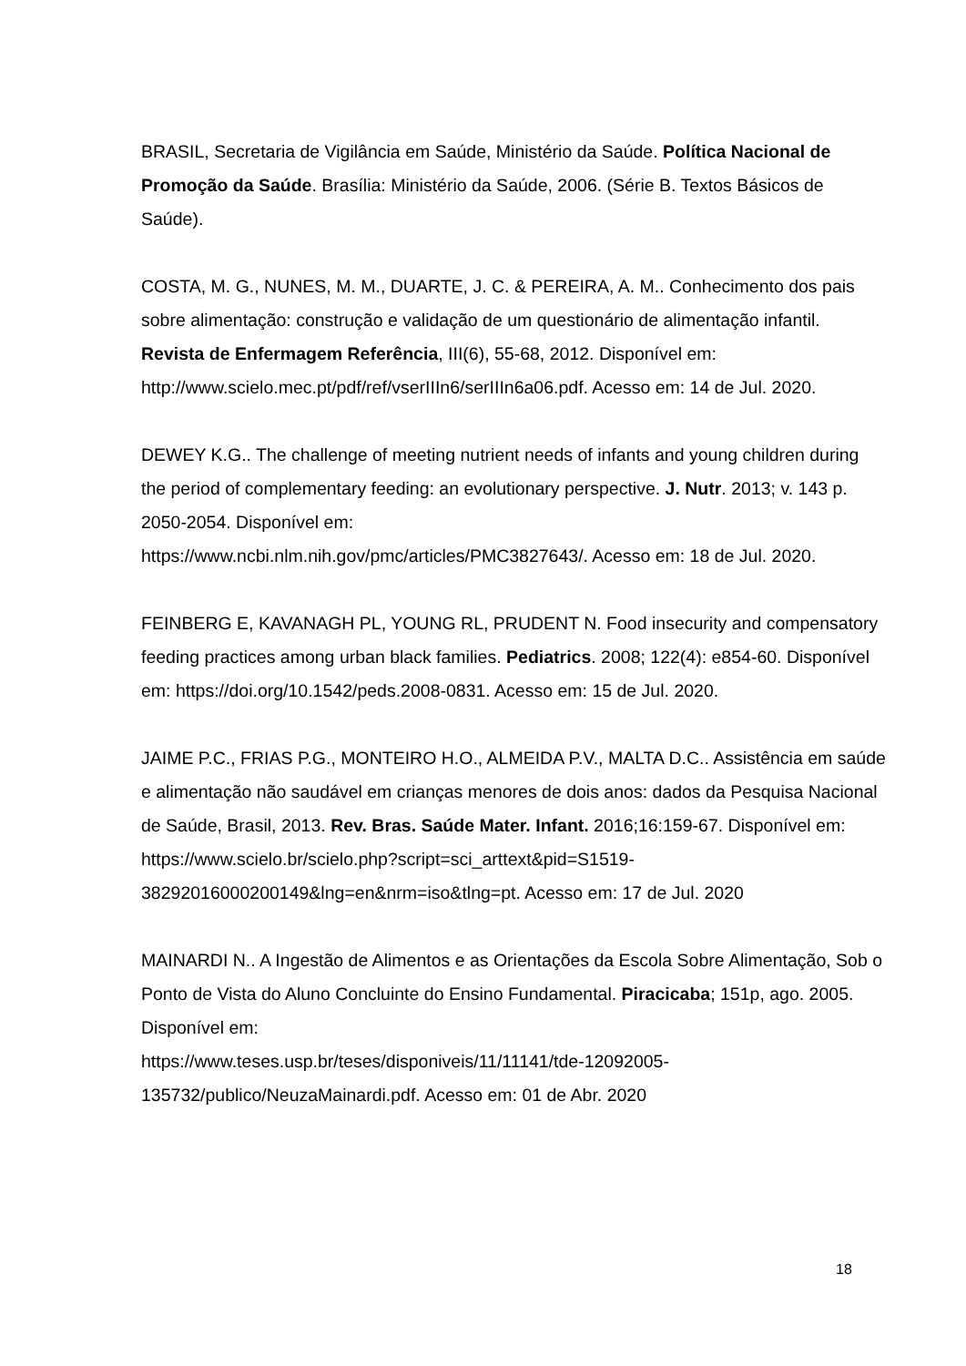BRASIL, Secretaria de Vigilância em Saúde, Ministério da Saúde. Política Nacional de Promoção da Saúde. Brasília: Ministério da Saúde, 2006. (Série B. Textos Básicos de Saúde).
COSTA, M. G., NUNES, M. M., DUARTE, J. C. & PEREIRA, A. M.. Conhecimento dos pais sobre alimentação: construção e validação de um questionário de alimentação infantil. Revista de Enfermagem Referência, III(6), 55-68, 2012. Disponível em: http://www.scielo.mec.pt/pdf/ref/vserIIIn6/serIIIn6a06.pdf. Acesso em: 14 de Jul. 2020.
DEWEY K.G.. The challenge of meeting nutrient needs of infants and young children during the period of complementary feeding: an evolutionary perspective. J. Nutr. 2013; v. 143 p. 2050-2054. Disponível em:
https://www.ncbi.nlm.nih.gov/pmc/articles/PMC3827643/. Acesso em: 18 de Jul. 2020.
FEINBERG E, KAVANAGH PL, YOUNG RL, PRUDENT N. Food insecurity and compensatory feeding practices among urban black families. Pediatrics. 2008; 122(4): e854-60. Disponível em: https://doi.org/10.1542/peds.2008-0831. Acesso em: 15 de Jul. 2020.
JAIME P.C., FRIAS P.G., MONTEIRO H.O., ALMEIDA P.V., MALTA D.C.. Assistência em saúde e alimentação não saudável em crianças menores de dois anos: dados da Pesquisa Nacional de Saúde, Brasil, 2013. Rev. Bras. Saúde Mater. Infant. 2016;16:159-67. Disponível em:
https://www.scielo.br/scielo.php?script=sci_arttext&pid=S1519-
38292016000200149&lng=en&nrm=iso&tlng=pt. Acesso em: 17 de Jul. 2020
MAINARDI N.. A Ingestão de Alimentos e as Orientações da Escola Sobre Alimentação, Sob o Ponto de Vista do Aluno Concluinte do Ensino Fundamental. Piracicaba; 151p, ago. 2005. Disponível em:
https://www.teses.usp.br/teses/disponiveis/11/11141/tde-12092005-
135732/publico/NeuzaMainardi.pdf. Acesso em: 01 de Abr. 2020
18